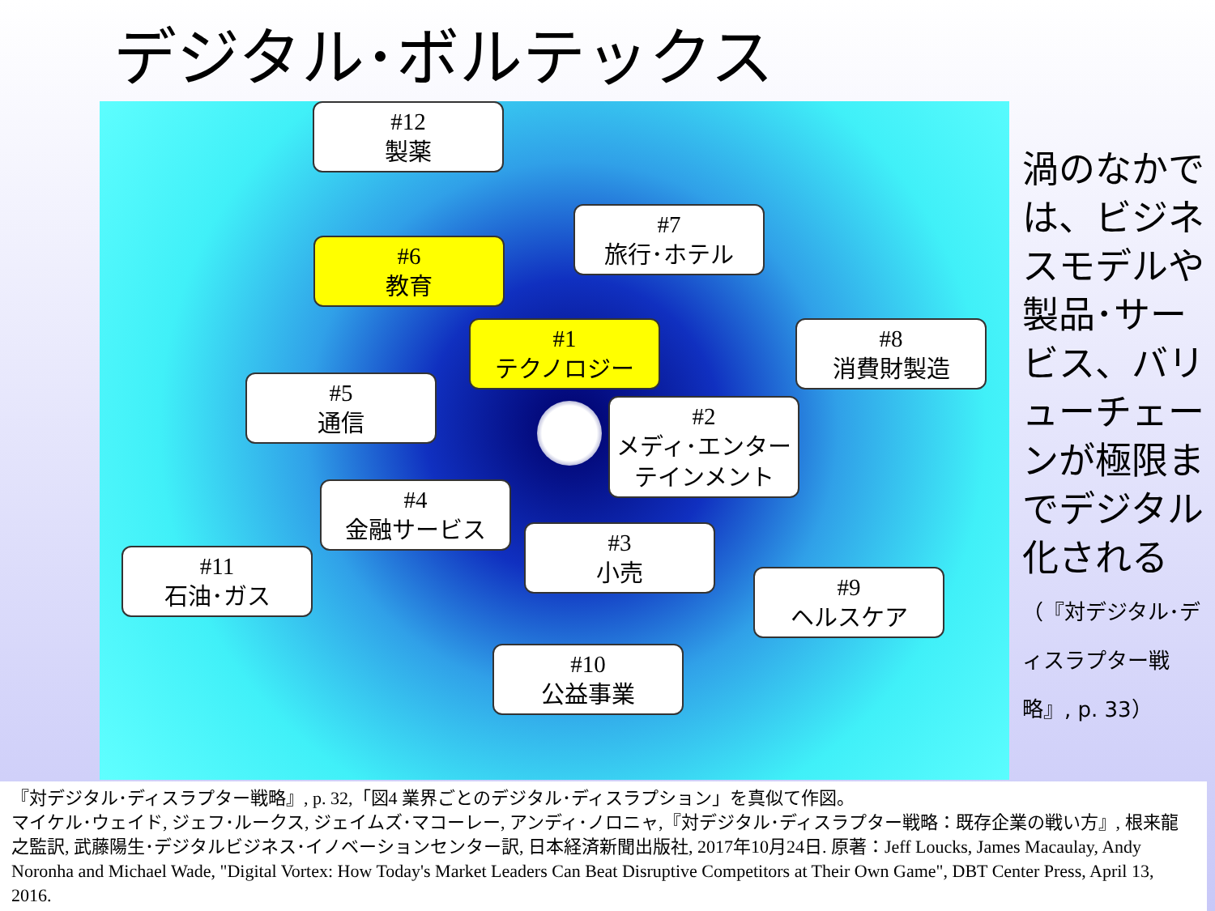デジタル･ボルテックス
#12
製薬
#7
旅行･ホテル
#6
教育
#1
テクノロジー
#8
消費財製造
#5
通信
#2
メディ･エンター
テインメント
#4
金融サービス
#3
小売
#11
石油･ガス
#9
ヘルスケア
#10
公益事業
渦のなかでは、ビジネスモデルや製品･サービス、バリューチェーンが極限までデジタル化される（『対デジタル･ディスラプター戦略』, p. 33）
『対デジタル･ディスラプター戦略』, p. 32,「図4 業界ごとのデジタル･ディスラプション」を真似て作図。
マイケル･ウェイド, ジェフ･ルークス, ジェイムズ･マコーレー, アンディ･ノロニャ,『対デジタル･ディスラプター戦略：既存企業の戦い方』, 根来龍之監訳, 武藤陽生･デジタルビジネス･イノベーションセンター訳, 日本経済新聞出版社, 2017年10月24日. 原著：Jeff Loucks, James Macaulay, Andy Noronha and Michael Wade, "Digital Vortex: How Today's Market Leaders Can Beat Disruptive Competitors at Their Own Game", DBT Center Press, April 13, 2016.